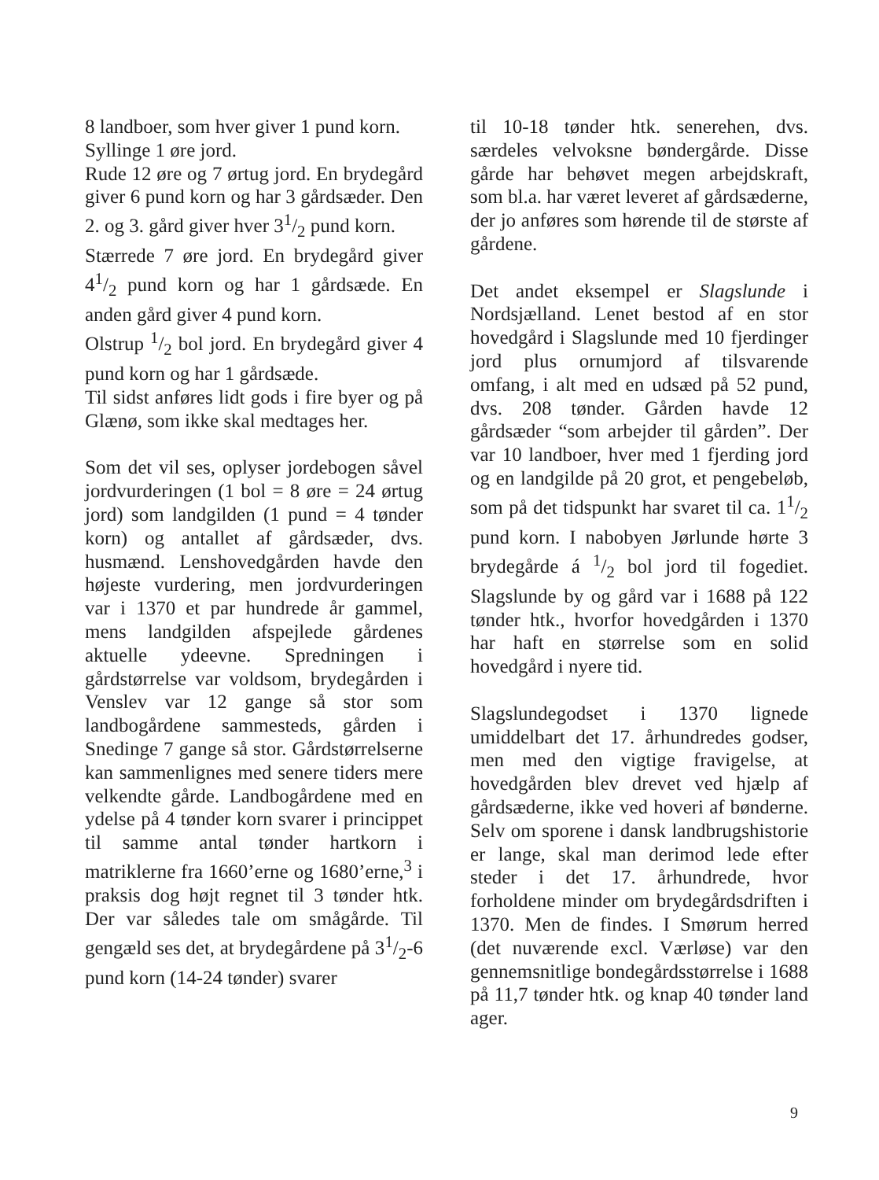8 landboer, som hver giver 1 pund korn.
Syllinge 1 øre jord.
Rude 12 øre og 7 ørtug jord. En brydegård giver 6 pund korn og har 3 gårdsæder. Den 2. og 3. gård giver hver 31/2 pund korn.
Stærrede 7 øre jord. En brydegård giver 41/2 pund korn og har 1 gårdsæde. En anden gård giver 4 pund korn.
Olstrup 1/2 bol jord. En brydegård giver 4 pund korn og har 1 gårdsæde.
Til sidst anføres lidt gods i fire byer og på Glænø, som ikke skal medtages her.
Som det vil ses, oplyser jordebogen såvel jordvurderingen (1 bol = 8 øre = 24 ørtug jord) som landgilden (1 pund = 4 tønder korn) og antallet af gårdsæder, dvs. husmænd. Lenshovedgården havde den højeste vurdering, men jordvurderingen var i 1370 et par hundrede år gammel, mens landgilden afspejlede gårdenes aktuelle ydeevne. Spredningen i gårdstørrelse var voldsom, brydegården i Venslev var 12 gange så stor som landbogårdene sammesteds, gården i Snedinge 7 gange så stor. Gårdstørrelserne kan sammenlignes med senere tiders mere velkendte gårde. Landbogårdene med en ydelse på 4 tønder korn svarer i princippet til samme antal tønder hartkorn i matriklerne fra 1660’erne og 1680’erne,<sup>3</sup> i praksis dog højt regnet til 3 tønder htk. Der var således tale om smågårde. Til gengæld ses det, at brydegårdene på 31/2-6 pund korn (14-24 tønder) svarer
til 10-18 tønder htk. senerehen, dvs. særdeles velvoksne bøndergårde. Disse gårde har behøvet megen arbejdskraft, som bl.a. har været leveret af gårdsæderne, der jo anføres som hørende til de største af gårdene.
Det andet eksempel er Slagslunde i Nordsjælland. Lenet bestod af en stor hovedgård i Slagslunde med 10 fjerdinger jord plus ornumjord af tilsvarende omfang, i alt med en udsæd på 52 pund, dvs. 208 tønder. Gården havde 12 gårdsæder “som arbejder til gården”. Der var 10 landboer, hver med 1 fjerding jord og en landgilde på 20 grot, et pengebeløb, som på det tidspunkt har svaret til ca. 11/2 pund korn. I nabobyen Jørlunde hørte 3 brydegårde á 1/2 bol jord til fogediet. Slagslunde by og gård var i 1688 på 122 tønder htk., hvorfor hovedgården i 1370 har haft en størrelse som en solid hovedgård i nyere tid.
Slagslundegodset i 1370 lignede umiddelbart det 17. århundredes godser, men med den vigtige fravigelse, at hovedgården blev drevet ved hjælp af gårdsæderne, ikke ved hoveri af bønderne. Selv om sporene i dansk landbrugshistorie er lange, skal man derimod lede efter steder i det 17. århundrede, hvor forholdene minder om brydegårdsdriften i 1370. Men de findes. I Smørum herred (det nuværende excl. Værløse) var den gennemsnitlige bondegårdsstørrelse i 1688 på 11,7 tønder htk. og knap 40 tønder land ager.
9